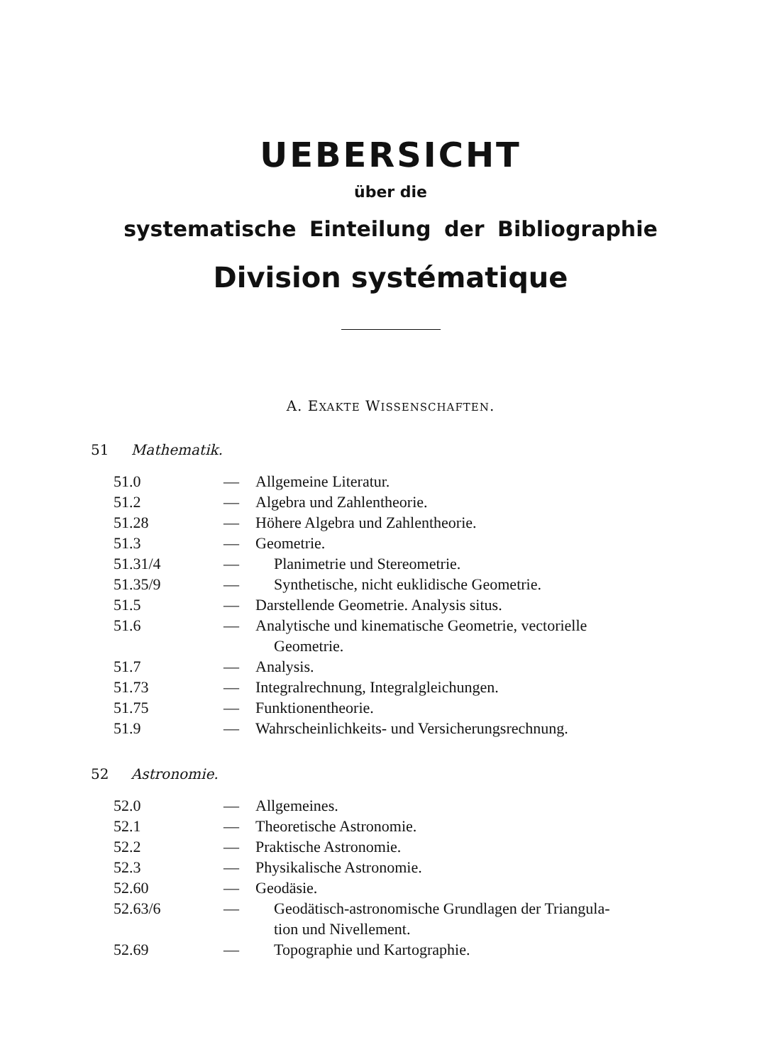UEBERSICHT
über die
systematische Einteilung der Bibliographie
Division systématique
A. EXAKTE WISSENSCHAFTEN.
51 Mathematik.
| 51.0 | — | Allgemeine Literatur. |
| 51.2 | — | Algebra und Zahlentheorie. |
| 51.28 | — | Höhere Algebra und Zahlentheorie. |
| 51.3 | — | Geometrie. |
| 51.31/4 | — | Planimetrie und Stereometrie. |
| 51.35/9 | — | Synthetische, nicht euklidische Geometrie. |
| 51.5 | — | Darstellende Geometrie. Analysis situs. |
| 51.6 | — | Analytische und kinematische Geometrie, vectorielle Geometrie. |
| 51.7 | — | Analysis. |
| 51.73 | — | Integralrechnung, Integralgleichungen. |
| 51.75 | — | Funktionentheorie. |
| 51.9 | — | Wahrscheinlichkeits- und Versicherungsrechnung. |
52 Astronomie.
| 52.0 | — | Allgemeines. |
| 52.1 | — | Theoretische Astronomie. |
| 52.2 | — | Praktische Astronomie. |
| 52.3 | — | Physikalische Astronomie. |
| 52.60 | — | Geodäsie. |
| 52.63/6 | — | Geodätisch-astronomische Grundlagen der Triangula- tion und Nivellement. |
| 52.69 | — | Topographie und Kartographie. |